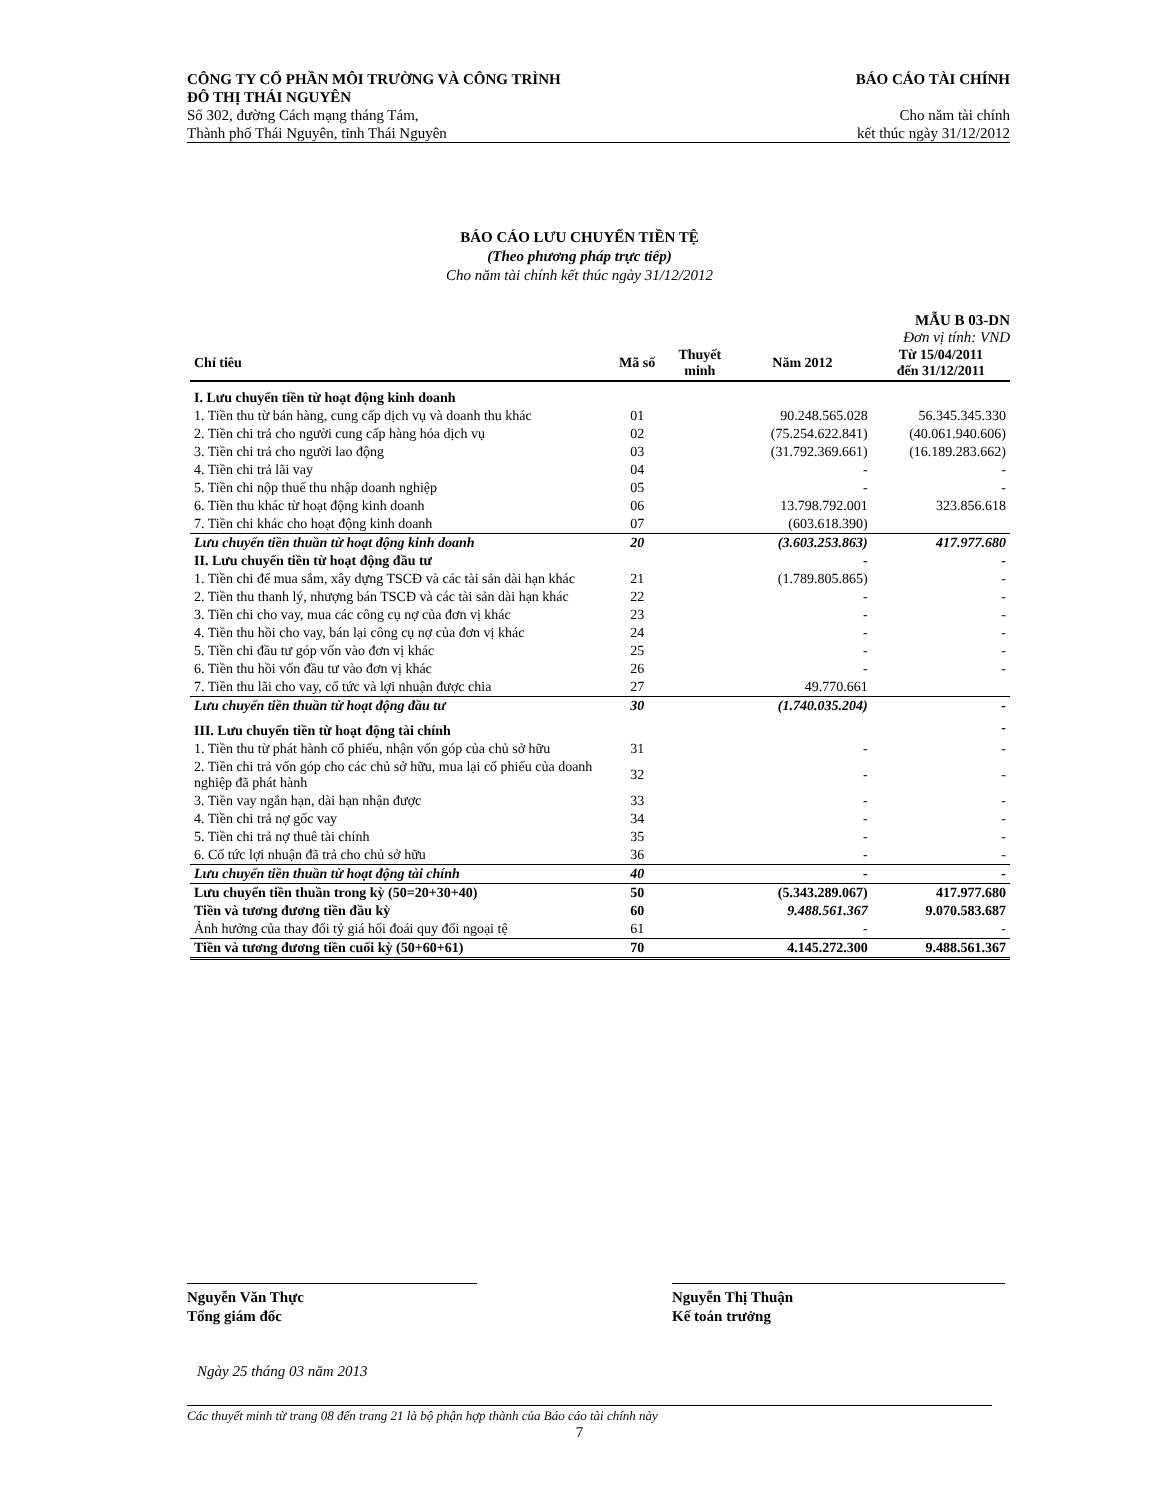CÔNG TY CỔ PHẦN MÔI TRƯỜNG VÀ CÔNG TRÌNH
ĐÔ THỊ THÁI NGUYÊN BÁO CÁO TÀI CHÍNH
Số 302, đường Cách mạng tháng Tám,
Thành phố Thái Nguyên, tỉnh Thái Nguyên Cho năm tài chính
kết thúc ngày 31/12/2012
BÁO CÁO LƯU CHUYỂN TIỀN TỆ
(Theo phương pháp trực tiếp)
Cho năm tài chính kết thúc ngày 31/12/2012
MẪU B 03-DN
Đơn vị tính: VND
| Chỉ tiêu | Mã số | Thuyết minh | Năm 2012 | Từ 15/04/2011 đến 31/12/2011 |
| --- | --- | --- | --- | --- |
| I. Lưu chuyển tiền từ hoạt động kinh doanh | | | | |
| 1. Tiền thu từ bán hàng, cung cấp dịch vụ và doanh thu khác | 01 | | 90.248.565.028 | 56.345.345.330 |
| 2. Tiền chi trả cho người cung cấp hàng hóa dịch vụ | 02 | | (75.254.622.841) | (40.061.940.606) |
| 3. Tiền chi trả cho người lao động | 03 | | (31.792.369.661) | (16.189.283.662) |
| 4. Tiền chi trả lãi vay | 04 | | - | - |
| 5. Tiền chi nộp thuế thu nhập doanh nghiệp | 05 | | - | - |
| 6. Tiền thu khác từ hoạt động kinh doanh | 06 | | 13.798.792.001 | 323.856.618 |
| 7. Tiền chi khác cho hoạt động kinh doanh | 07 | | (603.618.390) | |
| Lưu chuyển tiền thuần từ hoạt động kinh doanh | 20 | | (3.603.253.863) | 417.977.680 |
| II. Lưu chuyển tiền từ hoạt động đầu tư | | | - | - |
| 1. Tiền chi để mua sắm, xây dựng TSCĐ và các tài sản dài hạn khác | 21 | | (1.789.805.865) | - |
| 2. Tiền thu thanh lý, nhượng bán TSCĐ và các tài sản dài hạn khác | 22 | | - | - |
| 3. Tiền chi cho vay, mua các công cụ nợ của đơn vị khác | 23 | | - | - |
| 4. Tiền thu hồi cho vay, bán lại công cụ nợ của đơn vị khác | 24 | | - | - |
| 5. Tiền chi đầu tư góp vốn vào đơn vị khác | 25 | | - | - |
| 6. Tiền thu hồi vốn đầu tư vào đơn vị khác | 26 | | - | - |
| 7. Tiền thu lãi cho vay, cổ tức và lợi nhuận được chia | 27 | | 49.770.661 | |
| Lưu chuyển tiền thuần từ hoạt động đầu tư | 30 | | (1.740.035.204) | - |
| III. Lưu chuyển tiền từ hoạt động tài chính | | | | - |
| 1. Tiền thu từ phát hành cổ phiếu, nhận vốn góp của chủ sở hữu | 31 | | - | - |
| 2. Tiền chi trả vốn góp cho các chủ sở hữu, mua lại cổ phiếu của doanh nghiệp đã phát hành | 32 | | - | - |
| 3. Tiền vay ngắn hạn, dài hạn nhận được | 33 | | - | - |
| 4. Tiền chi trả nợ gốc vay | 34 | | - | - |
| 5. Tiền chi trả nợ thuê tài chính | 35 | | - | - |
| 6. Cổ tức lợi nhuận đã trả cho chủ sở hữu | 36 | | - | - |
| Lưu chuyển tiền thuần từ hoạt động tài chính | 40 | | - | - |
| Lưu chuyển tiền thuần trong kỳ (50=20+30+40) | 50 | | (5.343.289.067) | 417.977.680 |
| Tiền và tương đương tiền đầu kỳ | 60 | | 9.488.561.367 | 9.070.583.687 |
| Ảnh hưởng của thay đổi tỷ giá hối đoái quy đổi ngoại tệ | 61 | | - | - |
| Tiền và tương đương tiền cuối kỳ (50+60+61) | 70 | | 4.145.272.300 | 9.488.561.367 |
Nguyễn Văn Thực
Tổng giám đốc
Nguyễn Thị Thuận
Kế toán trưởng
Ngày 25 tháng 03 năm 2013
Các thuyết minh từ trang 08 đến trang 21 là bộ phận hợp thành của Báo cáo tài chính này
7